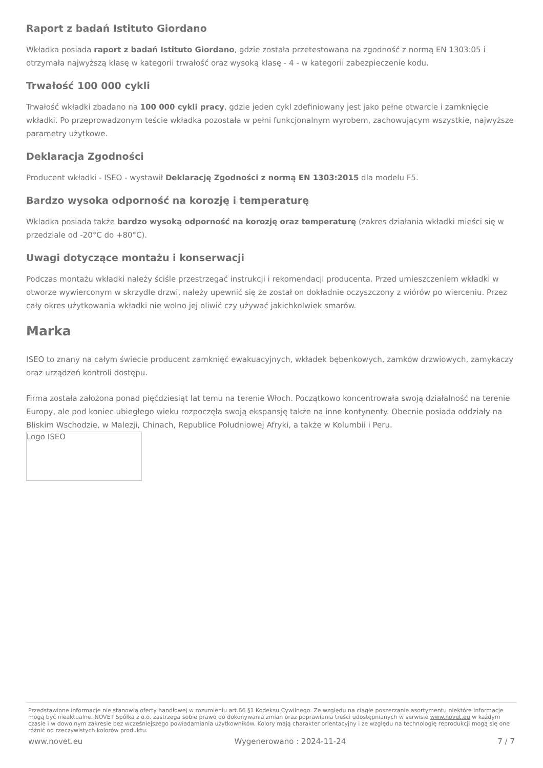Raport z badań Istituto Giordano
Wkładka posiada raport z badań Istituto Giordano, gdzie została przetestowana na zgodność z normą EN 1303:05 i otrzymała najwyższą klasę w kategorii trwałość oraz wysoką klasę - 4 - w kategorii zabezpieczenie kodu.
Trwałość 100 000 cykli
Trwałość wkładki zbadano na 100 000 cykli pracy, gdzie jeden cykl zdefiniowany jest jako pełne otwarcie i zamknięcie wkładki. Po przeprowadzonym teście wkładka pozostała w pełni funkcjonalnym wyrobem, zachowującym wszystkie, najwyższe parametry użytkowe.
Deklaracja Zgodności
Producent wkładki - ISEO - wystawił Deklarację Zgodności z normą EN 1303:2015 dla modelu F5.
Bardzo wysoka odporność na korozję i temperaturę
Wkladka posiada także bardzo wysoką odporność na korozję oraz temperaturę (zakres działania wkładki mieści się w przedziale od -20°C do +80°C).
Uwagi dotyczące montażu i konserwacji
Podczas montażu wkładki należy ściśle przestrzegać instrukcji i rekomendacji producenta. Przed umieszczeniem wkładki w otworze wywierconym w skrzydle drzwi, należy upewnić się że został on dokładnie oczyszczony z wiórów po wierceniu. Przez cały okres użytkowania wkładki nie wolno jej oliwić czy używać jakichkolwiek smarów.
Marka
ISEO to znany na całym świecie producent zamknięć ewakuacyjnych, wkładek bębenkowych, zamków drzwiowych, zamykaczy oraz urządzeń kontroli dostępu.
Firma została założona ponad pięćdziesiąt lat temu na terenie Włoch. Początkowo koncentrowała swoją działalność na terenie Europy, ale pod koniec ubiegłego wieku rozpoczęła swoją ekspansję także na inne kontynenty. Obecnie posiada oddziały na Bliskim Wschodzie, w Malezji, Chinach, Republice Południowej Afryki, a także w Kolumbii i Peru.
Logo ISEO
Przedstawione informacje nie stanowią oferty handlowej w rozumieniu art.66 §1 Kodeksu Cywilnego. Ze względu na ciągłe poszerzanie asortymentu niektóre informacje mogą być nieaktualne. NOVET Spółka z o.o. zastrzega sobie prawo do dokonywania zmian oraz poprawiania treści udostępnianych w serwisie www.novet.eu w każdym czasie i w dowolnym zakresie bez wcześniejszego powiadamiania użytkowników. Kolory mają charakter orientacyjny i ze względu na technologię reprodukcji mogą się one różnić od rzeczywistych kolorów produktu.
www.novet.eu Wygenerowano : 2024-11-24 7 / 7